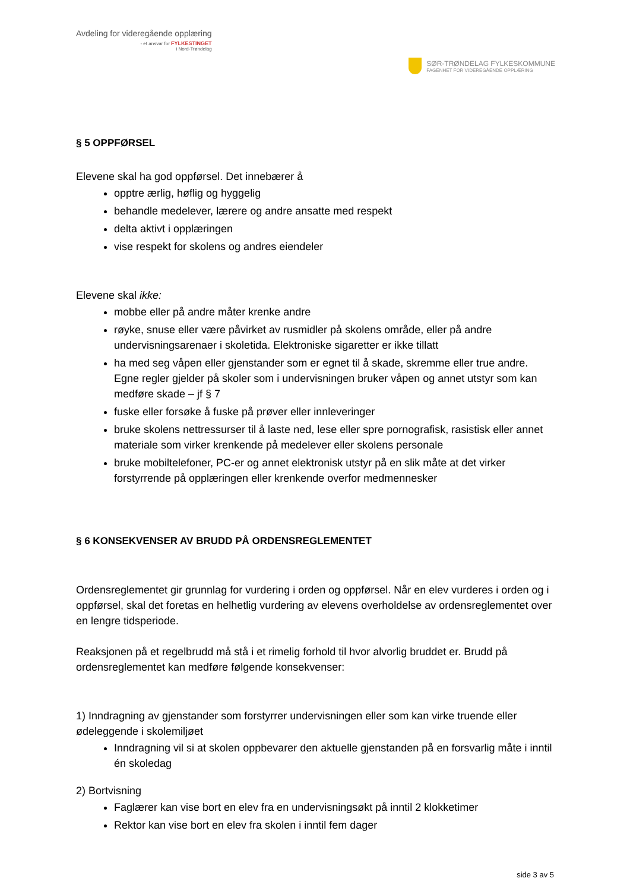Avdeling for videregående opplæring
- et ansvar for FYLKESTINGET
i Nord-Trøndelag
SØR-TRØNDELAG FYLKESKOMMUNE
FAGENHET FOR VIDEREGÅENDE OPPLÆRING
§ 5 OPPFØRSEL
Elevene skal ha god oppførsel. Det innebærer å
opptre ærlig, høflig og hyggelig
behandle medelever, lærere og andre ansatte med respekt
delta aktivt i opplæringen
vise respekt for skolens og andres eiendeler
Elevene skal ikke:
mobbe eller på andre måter krenke andre
røyke, snuse eller være påvirket av rusmidler på skolens område, eller på andre undervisningsarenaer i skoletida. Elektroniske sigaretter er ikke tillatt
ha med seg våpen eller gjenstander som er egnet til å skade, skremme eller true andre. Egne regler gjelder på skoler som i undervisningen bruker våpen og annet utstyr som kan medføre skade – jf § 7
fuske eller forsøke å fuske på prøver eller innleveringer
bruke skolens nettressurser til å laste ned, lese eller spre pornografisk, rasistisk eller annet materiale som virker krenkende på medelever eller skolens personale
bruke mobiltelefoner, PC-er og annet elektronisk utstyr på en slik måte at det virker forstyrrende på opplæringen eller krenkende overfor medmennesker
§ 6 KONSEKVENSER AV BRUDD PÅ ORDENSREGLEMENTET
Ordensreglementet gir grunnlag for vurdering i orden og oppførsel. Når en elev vurderes i orden og i oppførsel, skal det foretas en helhetlig vurdering av elevens overholdelse av ordensreglementet over en lengre tidsperiode.
Reaksjonen på et regelbrudd må stå i et rimelig forhold til hvor alvorlig bruddet er. Brudd på ordensreglementet kan medføre følgende konsekvenser:
1) Inndragning av gjenstander som forstyrrer undervisningen eller som kan virke truende eller ødeleggende i skolemiljøet
Inndragning vil si at skolen oppbevarer den aktuelle gjenstanden på en forsvarlig måte i inntil én skoledag
2) Bortvisning
Faglærer kan vise bort en elev fra en undervisningsøkt på inntil 2 klokketimer
Rektor kan vise bort en elev fra skolen i inntil fem dager
side 3 av 5